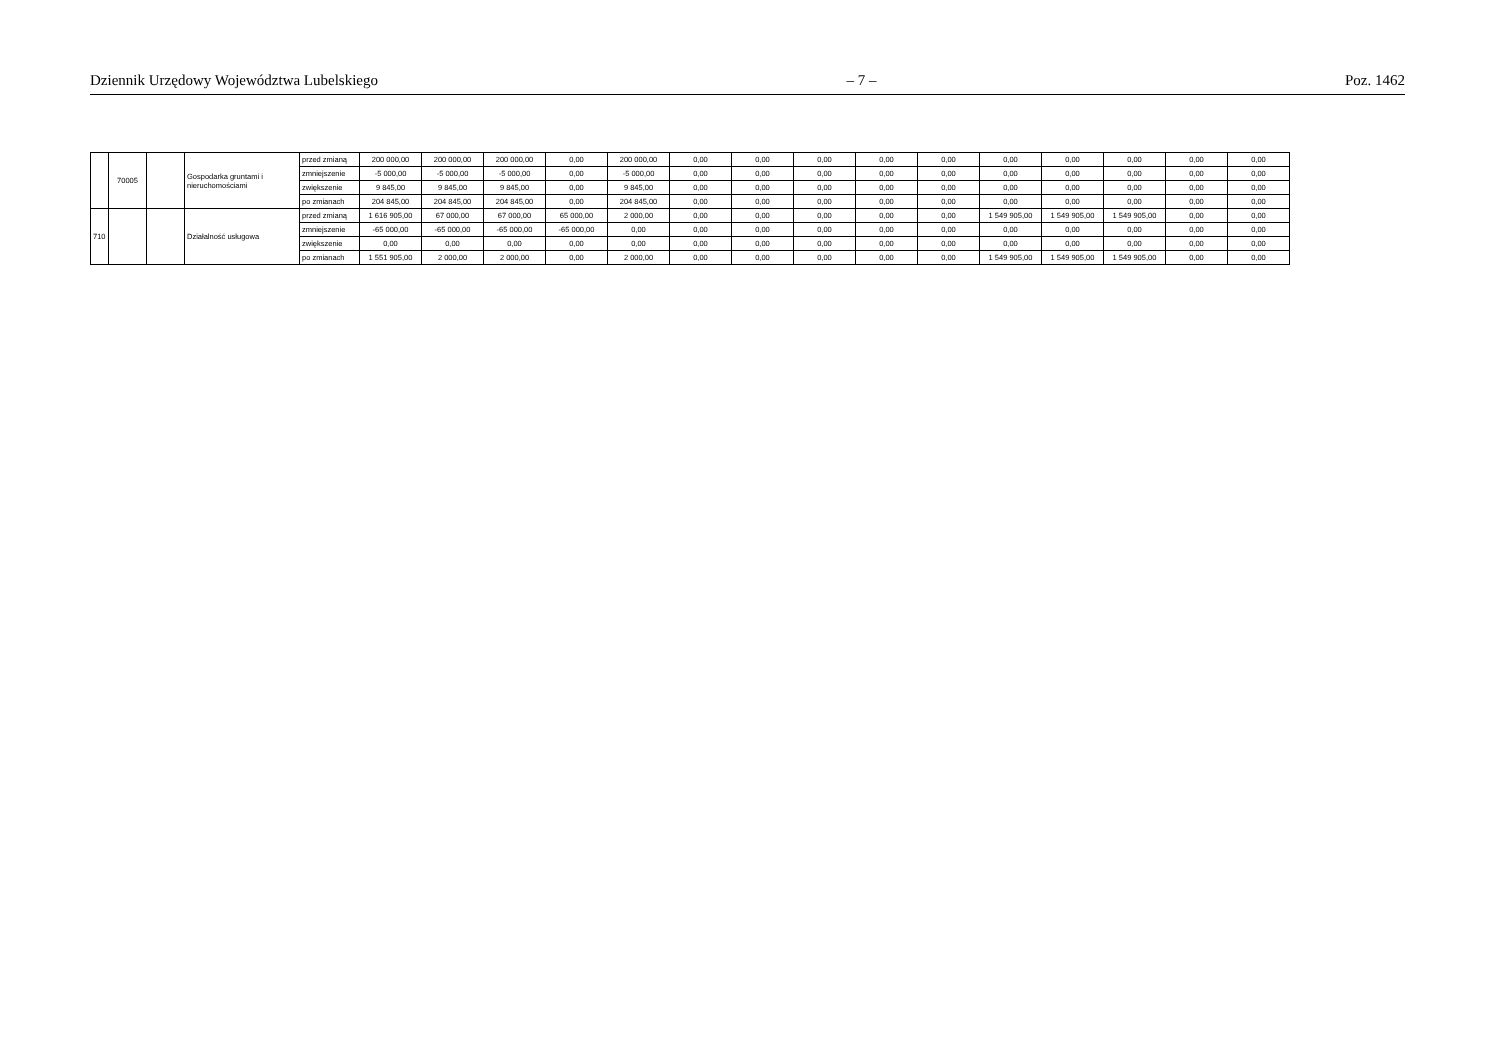Dziennik Urzędowy Województwa Lubelskiego – 7 – Poz. 1462
| | 70005 | | Gospodarka gruntami i nieruchomościami | przed zmianą | 200 000,00 | 200 000,00 | 200 000,00 | 0,00 | 200 000,00 | 0,00 | 0,00 | 0,00 | 0,00 | 0,00 | 0,00 | 0,00 | 0,00 | 0,00 | 0,00 |
| | | | | zmniejszenie | -5 000,00 | -5 000,00 | -5 000,00 | 0,00 | -5 000,00 | 0,00 | 0,00 | 0,00 | 0,00 | 0,00 | 0,00 | 0,00 | 0,00 | 0,00 | 0,00 |
| | | | | zwiększenie | 9 845,00 | 9 845,00 | 9 845,00 | 0,00 | 9 845,00 | 0,00 | 0,00 | 0,00 | 0,00 | 0,00 | 0,00 | 0,00 | 0,00 | 0,00 | 0,00 |
| | | | | po zmianach | 204 845,00 | 204 845,00 | 204 845,00 | 0,00 | 204 845,00 | 0,00 | 0,00 | 0,00 | 0,00 | 0,00 | 0,00 | 0,00 | 0,00 | 0,00 | 0,00 |
| 710 | | | Działalność usługowa | przed zmianą | 1 616 905,00 | 67 000,00 | 67 000,00 | 65 000,00 | 2 000,00 | 0,00 | 0,00 | 0,00 | 0,00 | 0,00 | 1 549 905,00 | 1 549 905,00 | 1 549 905,00 | 0,00 | 0,00 |
| | | | | zmniejszenie | -65 000,00 | -65 000,00 | -65 000,00 | -65 000,00 | 0,00 | 0,00 | 0,00 | 0,00 | 0,00 | 0,00 | 0,00 | 0,00 | 0,00 | 0,00 | 0,00 |
| | | | | zwiększenie | 0,00 | 0,00 | 0,00 | 0,00 | 0,00 | 0,00 | 0,00 | 0,00 | 0,00 | 0,00 | 0,00 | 0,00 | 0,00 | 0,00 | 0,00 |
| | | | | po zmianach | 1 551 905,00 | 2 000,00 | 2 000,00 | 0,00 | 2 000,00 | 0,00 | 0,00 | 0,00 | 0,00 | 0,00 | 1 549 905,00 | 1 549 905,00 | 1 549 905,00 | 0,00 | 0,00 |